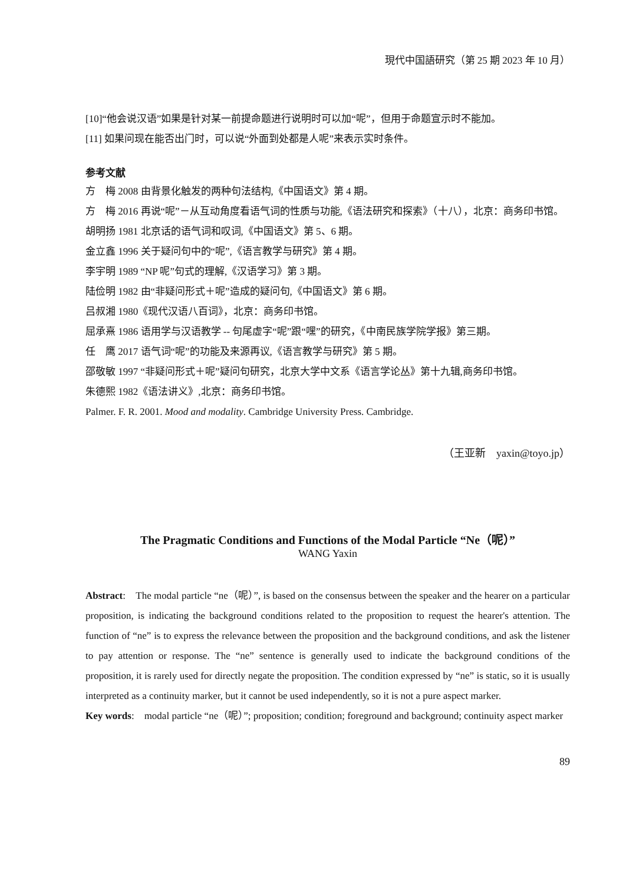現代中国語研究（第 25 期 2023 年 10 月）
[10]“他会说汉语”如果是针对某一前提命题进行说明时可以加“呢”，但用于命题宣示时不能加。
[11] 如果问现在能否出门时，可以说“外面到处都是人呢”来表示实时条件。
参考文献
方　梅 2008 由背景化触发的两种句法结构,《中国语文》第 4 期。
方　梅 2016 再说“呢”－从互动角度看语气词的性质与功能,《语法研究和探索》（十八），北京：商务印书馆。
胡明扬 1981 北京话的语气词和叹词,《中国语文》第 5、6 期。
金立鑫 1996 关于疑问句中的“呢”,《语言教学与研究》第 4 期。
李宇明 1989 “NP 呢”句式的理解,《汉语学习》第 3 期。
陆俭明 1982 由“非疑问形式＋呢”造成的疑问句,《中国语文》第 6 期。
吕叔湘 1980《现代汉语八百词》，北京：商务印书馆。
屈承熹 1986 语用学与汉语教学 -- 句尾虚字“呢”跟“嘿”的研究，《中南民族学院学报》第三期。
任　鹰 2017 语气词“呢”的功能及来源再议,《语言教学与研究》第 5 期。
邵敬敏 1997 “非疑问形式＋呢”疑问句研究，北京大学中文系《语言学论丛》第十九辑,商务印书馆。
朱德熙 1982《语法讲义》,北京：商务印书馆。
Palmer. F. R. 2001. Mood and modality. Cambridge University Press. Cambridge.
（王亚新　yaxin@toyo.jp）
The Pragmatic Conditions and Functions of the Modal Particle “Ne（呢）”
WANG Yaxin
Abstract:　The modal particle “ne（呢）”, is based on the consensus between the speaker and the hearer on a particular proposition, is indicating the background conditions related to the proposition to request the hearer's attention. The function of “ne” is to express the relevance between the proposition and the background conditions, and ask the listener to pay attention or response. The “ne” sentence is generally used to indicate the background conditions of the proposition, it is rarely used for directly negate the proposition. The condition expressed by “ne” is static, so it is usually interpreted as a continuity marker, but it cannot be used independently, so it is not a pure aspect marker.
Key words:　modal particle “ne（呢）”; proposition; condition; foreground and background; continuity aspect marker
89